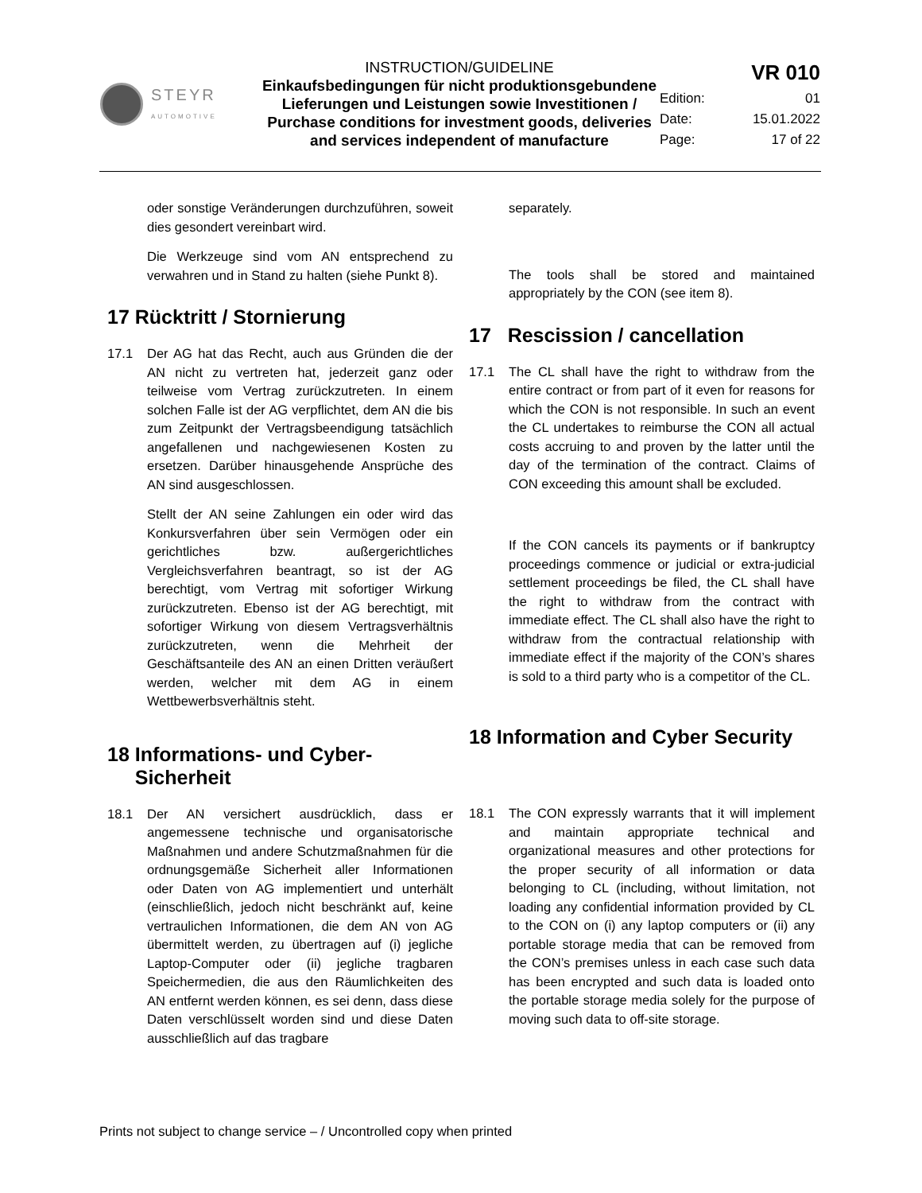| STEYR AUTOMOTIVE | INSTRUCTION/GUIDELINE Einkaufsbedingungen für nicht produktionsgebundene Lieferungen und Leistungen sowie Investitionen / Purchase conditions for investment goods, deliveries and services independent of manufacture | VR 010 | |
| | | Edition: | 01 |
| | | Date: | 15.01.2022 |
| | | Page: | 17 of 22 |
oder sonstige Veränderungen durchzuführen, soweit dies gesondert vereinbart wird.
Die Werkzeuge sind vom AN entsprechend zu verwahren und in Stand zu halten (siehe Punkt 8).
17 Rücktritt / Stornierung
17.1 Der AG hat das Recht, auch aus Gründen die der AN nicht zu vertreten hat, jederzeit ganz oder teilweise vom Vertrag zurückzutreten. In einem solchen Falle ist der AG verpflichtet, dem AN die bis zum Zeitpunkt der Vertragsbeendigung tatsächlich angefallenen und nachgewiesenen Kosten zu ersetzen. Darüber hinausgehende Ansprüche des AN sind ausgeschlossen.
Stellt der AN seine Zahlungen ein oder wird das Konkursverfahren über sein Vermögen oder ein gerichtliches bzw. außergerichtliches Vergleichsverfahren beantragt, so ist der AG berechtigt, vom Vertrag mit sofortiger Wirkung zurückzutreten. Ebenso ist der AG berechtigt, mit sofortiger Wirkung von diesem Vertragsverhältnis zurückzutreten, wenn die Mehrheit der Geschäftsanteile des AN an einen Dritten veräußert werden, welcher mit dem AG in einem Wettbewerbsverhältnis steht.
18 Informations- und Cyber-
Sicherheit
18.1 Der AN versichert ausdrücklich, dass er angemessene technische und organisatorische Maßnahmen und andere Schutzmaßnahmen für die ordnungsgemäße Sicherheit aller Informationen oder Daten von AG implementiert und unterhält (einschließlich, jedoch nicht beschränkt auf, keine vertraulichen Informationen, die dem AN von AG übermittelt werden, zu übertragen auf (i) jegliche Laptop-Computer oder (ii) jegliche tragbaren Speichermedien, die aus den Räumlichkeiten des AN entfernt werden können, es sei denn, dass diese Daten verschlüsselt worden sind und diese Daten ausschließlich auf das tragbare
separately.
The tools shall be stored and maintained appropriately by the CON (see item 8).
17 Rescission / cancellation
17.1 The CL shall have the right to withdraw from the entire contract or from part of it even for reasons for which the CON is not responsible. In such an event the CL undertakes to reimburse the CON all actual costs accruing to and proven by the latter until the day of the termination of the contract. Claims of CON exceeding this amount shall be excluded.
If the CON cancels its payments or if bankruptcy proceedings commence or judicial or extra-judicial settlement proceedings be filed, the CL shall have the right to withdraw from the contract with immediate effect. The CL shall also have the right to withdraw from the contractual relationship with immediate effect if the majority of the CON’s shares is sold to a third party who is a competitor of the CL.
18 Information and Cyber Security
18.1 The CON expressly warrants that it will implement and maintain appropriate technical and organizational measures and other protections for the proper security of all information or data belonging to CL (including, without limitation, not loading any confidential information provided by CL to the CON on (i) any laptop computers or (ii) any portable storage media that can be removed from the CON’s premises unless in each case such data has been encrypted and such data is loaded onto the portable storage media solely for the purpose of moving such data to off-site storage.
Prints not subject to change service – / Uncontrolled copy when printed